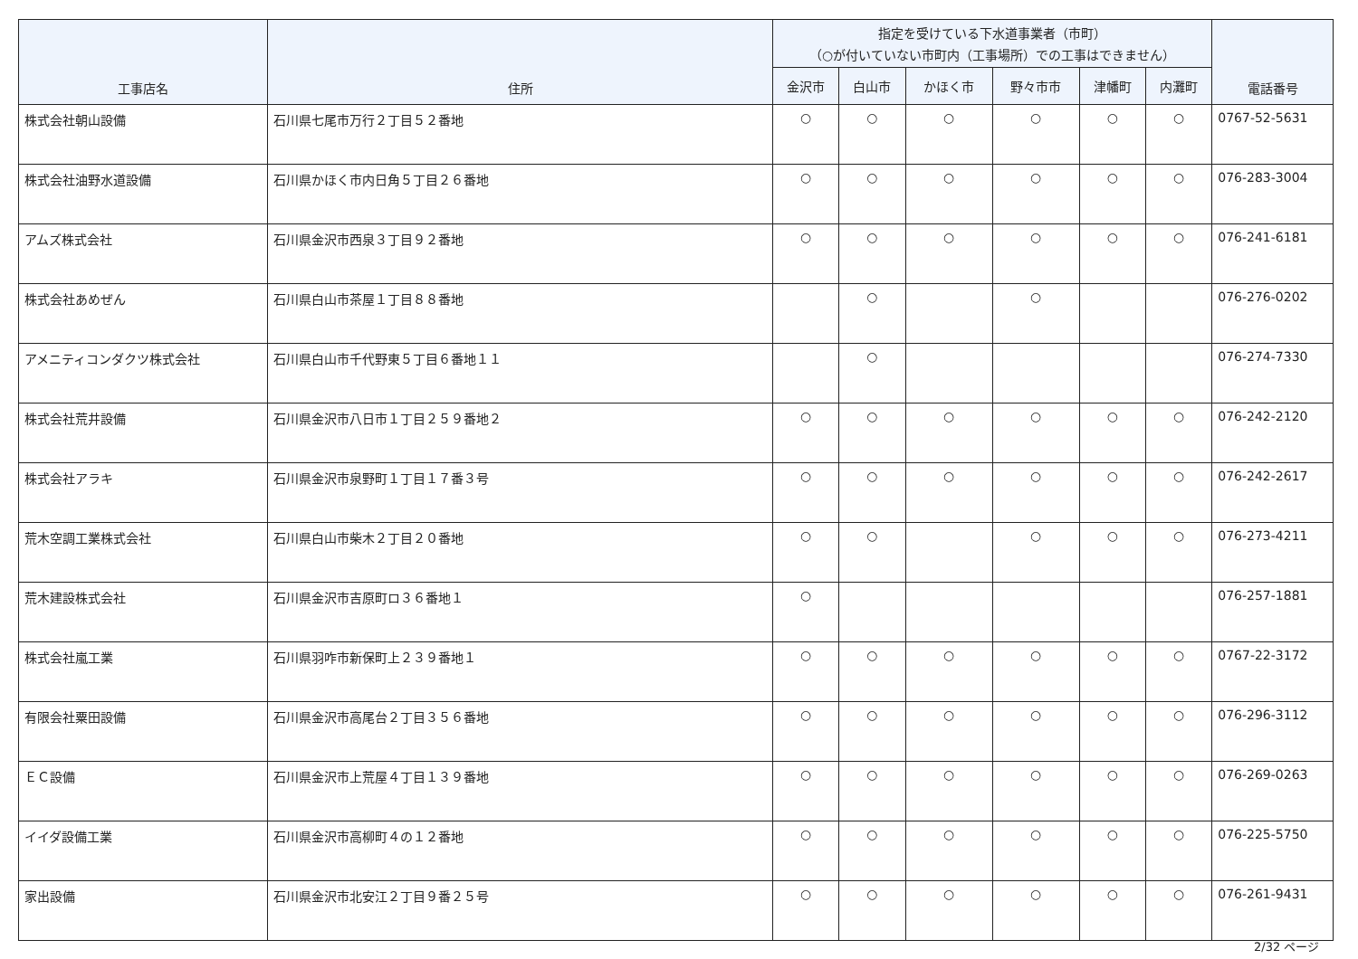| 工事店名 | 住所 | 指定を受けている下水道事業者（市町） （○が付いていない市町内（工事場所）での工事はできません） | | | | | | 電話番号 |
| --- | --- | --- | --- | --- | --- | --- | --- | --- |
| | | 金沢市 | 白山市 | かほく市 | 野々市市 | 津幡町 | 内灘町 | |
| 株式会社朝山設備 | 石川県七尾市万行２丁目５２番地 | ○ | ○ | ○ | ○ | ○ | ○ | 0767-52-5631 |
| 株式会社油野水道設備 | 石川県かほく市内日角５丁目２６番地 | ○ | ○ | ○ | ○ | ○ | ○ | 076-283-3004 |
| アムズ株式会社 | 石川県金沢市西泉３丁目９２番地 | ○ | ○ | ○ | ○ | ○ | ○ | 076-241-6181 |
| 株式会社あめぜん | 石川県白山市茶屋１丁目８８番地 | | ○ | | ○ | | | 076-276-0202 |
| アメニティコンダクツ株式会社 | 石川県白山市千代野東５丁目６番地１１ | | ○ | | | | | 076-274-7330 |
| 株式会社荒井設備 | 石川県金沢市八日市１丁目２５９番地２ | ○ | ○ | ○ | ○ | ○ | ○ | 076-242-2120 |
| 株式会社アラキ | 石川県金沢市泉野町１丁目１７番３号 | ○ | ○ | ○ | ○ | ○ | ○ | 076-242-2617 |
| 荒木空調工業株式会社 | 石川県白山市柴木２丁目２０番地 | ○ | ○ | | ○ | ○ | ○ | 076-273-4211 |
| 荒木建設株式会社 | 石川県金沢市吉原町ロ３６番地１ | ○ | | | | | | 076-257-1881 |
| 株式会社嵐工業 | 石川県羽咋市新保町上２３９番地１ | ○ | ○ | ○ | ○ | ○ | ○ | 0767-22-3172 |
| 有限会社粟田設備 | 石川県金沢市高尾台２丁目３５６番地 | ○ | ○ | ○ | ○ | ○ | ○ | 076-296-3112 |
| ＥＣ設備 | 石川県金沢市上荒屋４丁目１３９番地 | ○ | ○ | ○ | ○ | ○ | ○ | 076-269-0263 |
| イイダ設備工業 | 石川県金沢市高柳町４の１２番地 | ○ | ○ | ○ | ○ | ○ | ○ | 076-225-5750 |
| 家出設備 | 石川県金沢市北安江２丁目９番２５号 | ○ | ○ | ○ | ○ | ○ | ○ | 076-261-9431 |
2/32 ページ